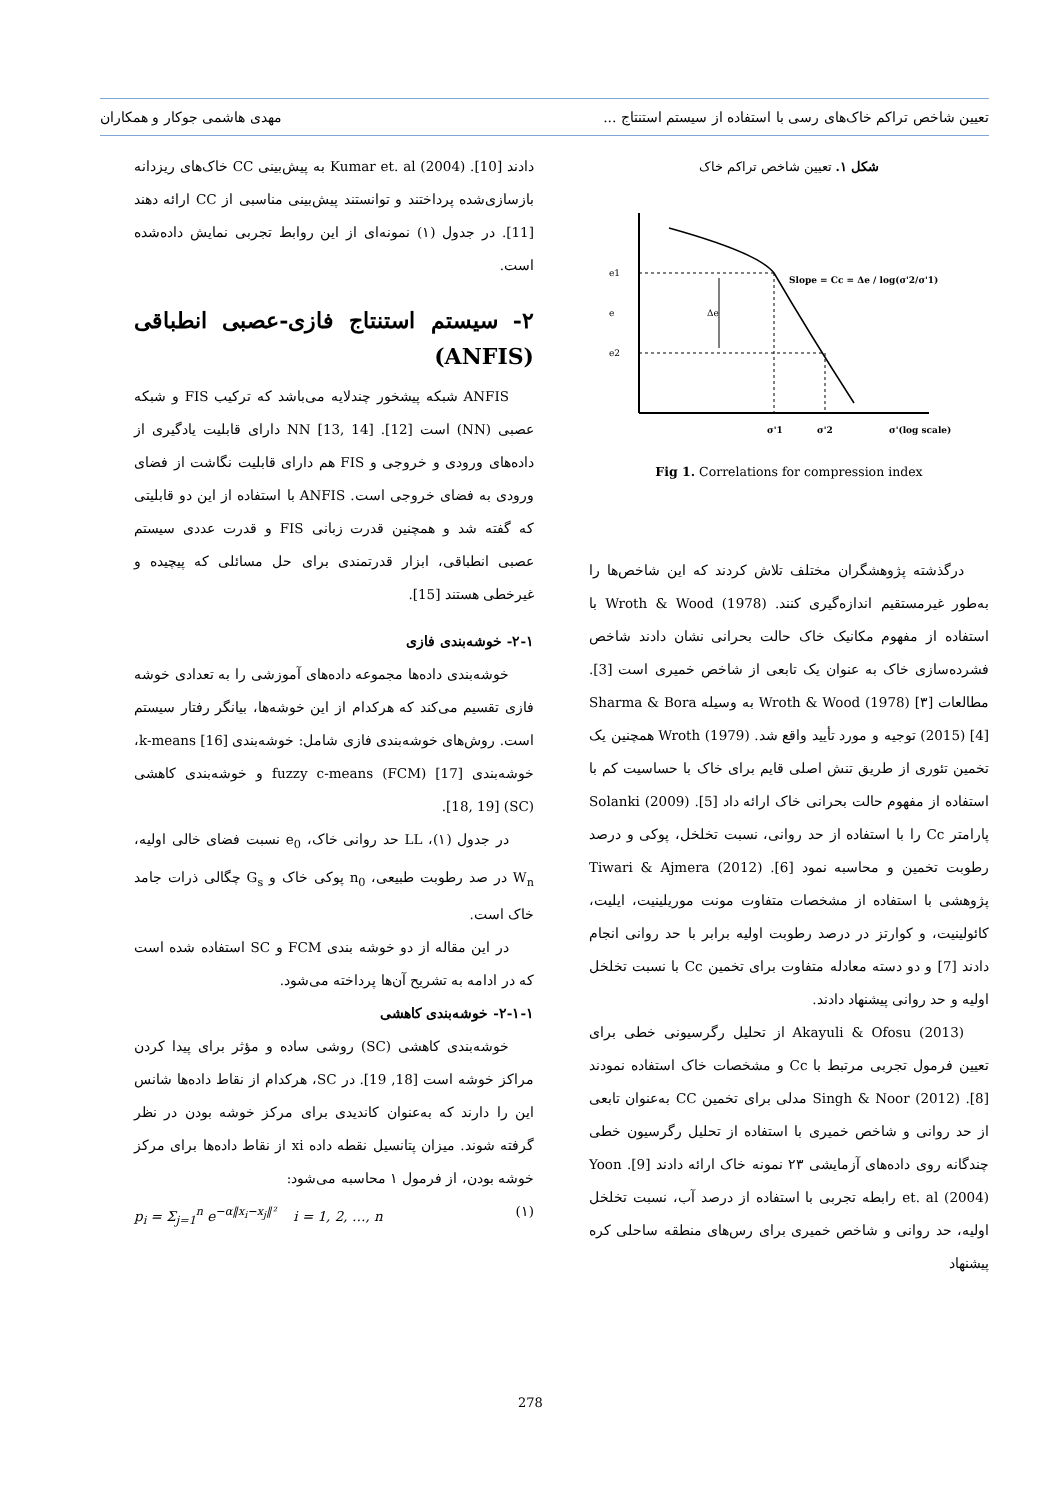تعیین شاخص تراکم خاک‌های رسی با استفاده از سیستم استنتاج ... مهدی هاشمی جوکار و همکاران
شکل ۱. تعیین شاخص تراکم خاک
e1
e
e2
Δe
Slope = Cc = Δe / log(σ'2/σ'1)
σ'1
σ'2
σ'(log scale)
Fig 1. Correlations for compression index
درگذشته پژوهشگران مختلف تلاش کردند که این شاخص‌ها را به‌طور غیرمستقیم اندازه‌گیری کنند. Wroth & Wood (1978) با استفاده از مفهوم مکانیک خاک حالت بحرانی نشان دادند شاخص فشرده‌سازی خاک به عنوان یک تابعی از شاخص خمیری است [3]. مطالعات Wroth & Wood (1978) [۳] به وسیله Sharma & Bora (2015) [4] توجیه و مورد تأیید واقع شد. Wroth (1979) همچنین یک تخمین تئوری از طریق تنش اصلی قایم برای خاک با حساسیت کم با استفاده از مفهوم حالت بحرانی خاک ارائه داد [5]. Solanki (2009) پارامتر Cc را با استفاده از حد روانی، نسبت تخلخل، پوکی و درصد رطوبت تخمین و محاسبه نمود [6]. Tiwari & Ajmera (2012) پژوهشی با استفاده از مشخصات متفاوت مونت موریلینیت، ایلیت، کائولینیت، و کوارتز در درصد رطوبت اولیه برابر با حد روانی انجام دادند [7] و دو دسته معادله متفاوت برای تخمین Cc با نسبت تخلخل اولیه و حد روانی پیشنهاد دادند.
Akayuli & Ofosu (2013) از تحلیل رگرسیونی خطی برای تعیین فرمول تجربی مرتبط با Cc و مشخصات خاک استفاده نمودند [8]. Singh & Noor (2012) مدلی برای تخمین CC به‌عنوان تابعی از حد روانی و شاخص خمیری با استفاده از تحلیل رگرسیون خطی چندگانه روی داده‌های آزمایشی ۲۳ نمونه خاک ارائه دادند [9]. Yoon et. al (2004) رابطه تجربی با استفاده از درصد آب، نسبت تخلخل اولیه، حد روانی و شاخص خمیری برای رس‌های منطقه ساحلی کره پیشنهاد
دادند [10]. Kumar et. al (2004) به پیش‌بینی CC خاک‌های ریزدانه بازسازی‌شده پرداختند و توانستند پیش‌بینی مناسبی از CC ارائه دهند [11]. در جدول (۱) نمونه‌ای از این روابط تجربی نمایش داده‌شده است.
۲- سیستم استنتاج فازی-عصبی انطباقی (ANFIS)
ANFIS شبکه پیشخور چندلایه می‌باشد که ترکیب FIS و شبکه عصبی (NN) است [12]. NN [13, 14] دارای قابلیت یادگیری از داده‌های ورودی و خروجی و FIS هم دارای قابلیت نگاشت از فضای ورودی به فضای خروجی است. ANFIS با استفاده از این دو قابلیتی که گفته شد و همچنین قدرت زبانی FIS و قدرت عددی سیستم عصبی انطباقی، ابزار قدرتمندی برای حل مسائلی که پیچیده و غیرخطی هستند [15].
۲-۱- خوشه‌بندی فازی
خوشه‌بندی داده‌ها مجموعه داده‌های آموزشی را به تعدادی خوشه فازی تقسیم می‌کند که هرکدام از این خوشه‌ها، بیانگر رفتار سیستم است. روش‌های خوشه‌بندی فازی شامل: خوشه‌بندی k-means [16]، خوشه‌بندی fuzzy c-means (FCM) [17] و خوشه‌بندی کاهشی (SC) [18, 19].
در جدول (۱)، LL حد روانی خاک، e<sub>0</sub> نسبت فضای خالی اولیه، W<sub>n</sub> در صد رطوبت طبیعی، n<sub>0</sub> پوکی خاک و G<sub>s</sub> چگالی ذرات جامد خاک است.
در این مقاله از دو خوشه بندی FCM و SC استفاده شده است که در ادامه به تشریح آن‌ها پرداخته می‌شود.
۲-۱-۱- خوشه‌بندی کاهشی
خوشه‌بندی کاهشی (SC) روشی ساده و مؤثر برای پیدا کردن مراکز خوشه است [18, 19]. در SC، هرکدام از نقاط داده‌ها شانس این را دارند که به‌عنوان کاندیدی برای مرکز خوشه بودن در نظر گرفته شوند. میزان پتانسیل نقطه داده xi از نقاط داده‌ها برای مرکز خوشه بودن، از فرمول ۱ محاسبه می‌شود:
p<sub>i</sub> = Σ<sub>j=1</sub><sup>n</sup> e<sup>−α‖x<sub>i</sub>−x<sub>j</sub>‖²</sup> i = 1, 2, …, n (۱)
278